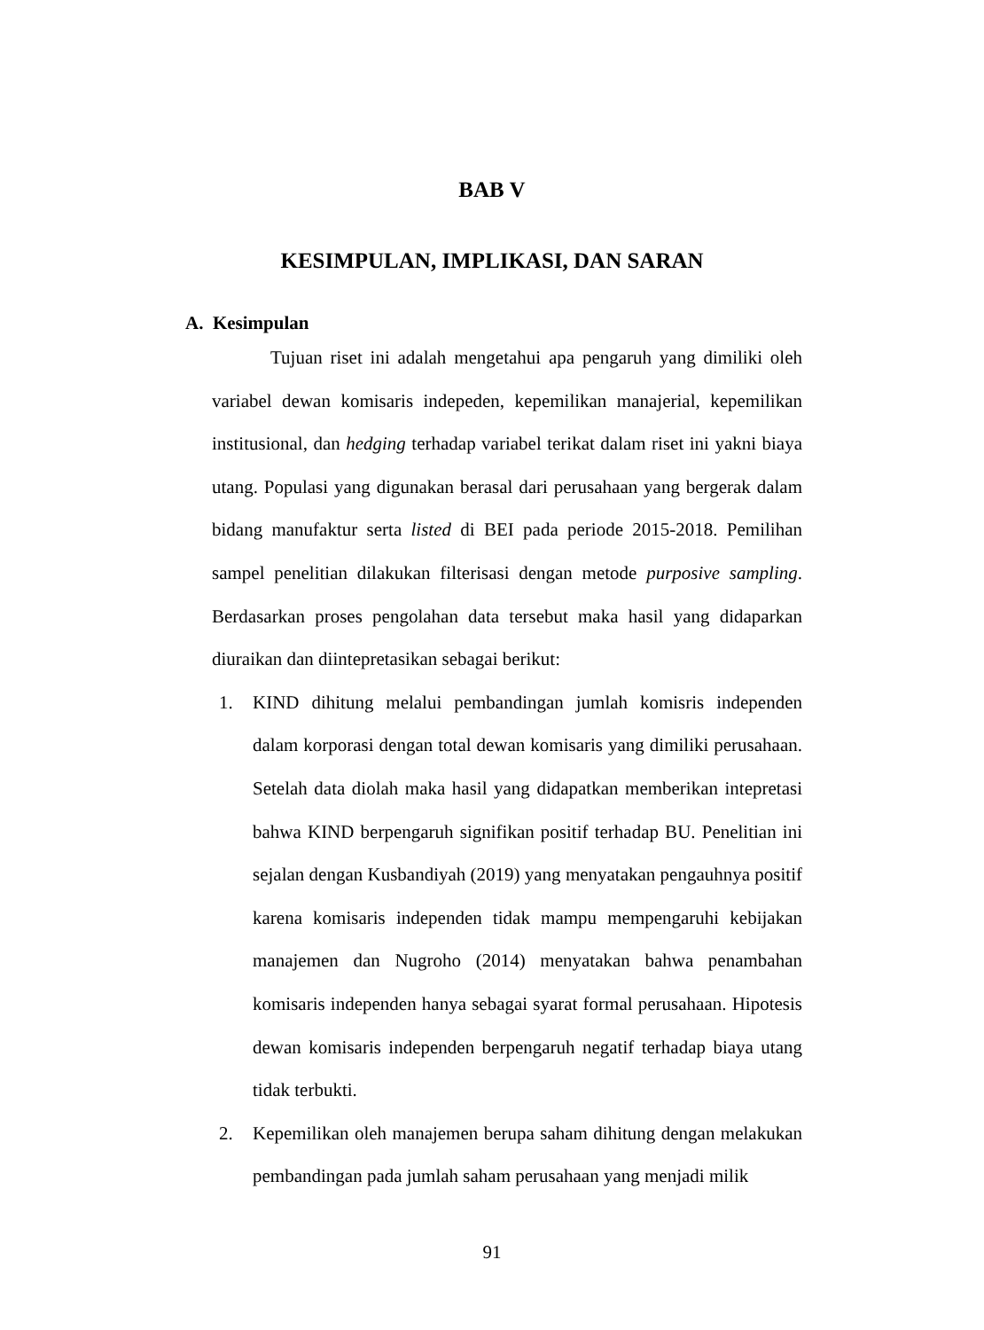BAB V
KESIMPULAN, IMPLIKASI, DAN SARAN
A. Kesimpulan
Tujuan riset ini adalah mengetahui apa pengaruh yang dimiliki oleh variabel dewan komisaris indepeden, kepemilikan manajerial, kepemilikan institusional, dan hedging terhadap variabel terikat dalam riset ini yakni biaya utang. Populasi yang digunakan berasal dari perusahaan yang bergerak dalam bidang manufaktur serta listed di BEI pada periode 2015-2018. Pemilihan sampel penelitian dilakukan filterisasi dengan metode purposive sampling. Berdasarkan proses pengolahan data tersebut maka hasil yang didaparkan diuraikan dan diintepretasikan sebagai berikut:
1. KIND dihitung melalui pembandingan jumlah komisris independen dalam korporasi dengan total dewan komisaris yang dimiliki perusahaan. Setelah data diolah maka hasil yang didapatkan memberikan intepretasi bahwa KIND berpengaruh signifikan positif terhadap BU. Penelitian ini sejalan dengan Kusbandiyah (2019) yang menyatakan pengauhnya positif karena komisaris independen tidak mampu mempengaruhi kebijakan manajemen dan Nugroho (2014) menyatakan bahwa penambahan komisaris independen hanya sebagai syarat formal perusahaan. Hipotesis dewan komisaris independen berpengaruh negatif terhadap biaya utang tidak terbukti.
2. Kepemilikan oleh manajemen berupa saham dihitung dengan melakukan pembandingan pada jumlah saham perusahaan yang menjadi milik
91